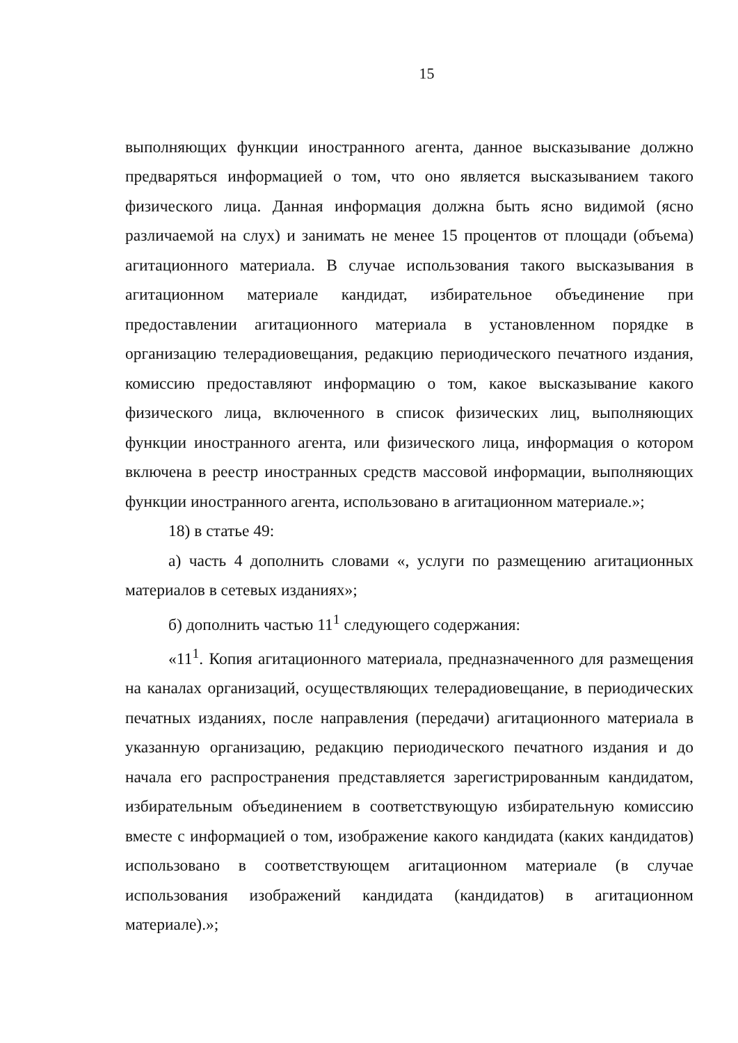15
выполняющих функции иностранного агента, данное высказывание должно предваряться информацией о том, что оно является высказыванием такого физического лица. Данная информация должна быть ясно видимой (ясно различаемой на слух) и занимать не менее 15 процентов от площади (объема) агитационного материала. В случае использования такого высказывания в агитационном материале кандидат, избирательное объединение при предоставлении агитационного материала в установленном порядке в организацию телерадиовещания, редакцию периодического печатного издания, комиссию предоставляют информацию о том, какое высказывание какого физического лица, включенного в список физических лиц, выполняющих функции иностранного агента, или физического лица, информация о котором включена в реестр иностранных средств массовой информации, выполняющих функции иностранного агента, использовано в агитационном материале.»;
18) в статье 49:
а) часть 4 дополнить словами «, услуги по размещению агитационных материалов в сетевых изданиях»;
б) дополнить частью 11<sup>1</sup> следующего содержания:
«11<sup>1</sup>. Копия агитационного материала, предназначенного для размещения на каналах организаций, осуществляющих телерадиовещание, в периодических печатных изданиях, после направления (передачи) агитационного материала в указанную организацию, редакцию периодического печатного издания и до начала его распространения представляется зарегистрированным кандидатом, избирательным объединением в соответствующую избирательную комиссию вместе с информацией о том, изображение какого кандидата (каких кандидатов) использовано в соответствующем агитационном материале (в случае использования изображений кандидата (кандидатов) в агитационном материале).»;